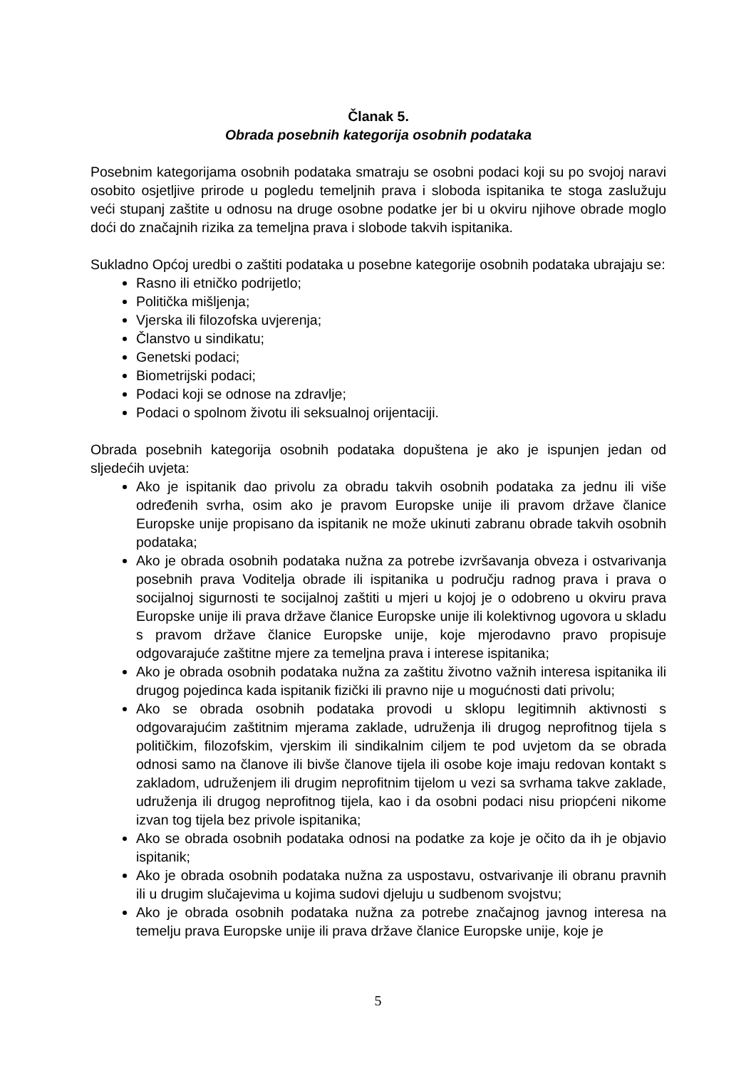Članak 5.
Obrada posebnih kategorija osobnih podataka
Posebnim kategorijama osobnih podataka smatraju se osobni podaci koji su po svojoj naravi osobito osjetljive prirode u pogledu temeljnih prava i sloboda ispitanika te stoga zaslužuju veći stupanj zaštite u odnosu na druge osobne podatke jer bi u okviru njihove obrade moglo doći do značajnih rizika za temeljna prava i slobode takvih ispitanika.
Sukladno Općoj uredbi o zaštiti podataka u posebne kategorije osobnih podataka ubrajaju se:
Rasno ili etničko podrijetlo;
Politička mišljenja;
Vjerska ili filozofska uvjerenja;
Članstvo u sindikatu;
Genetski podaci;
Biometrijski podaci;
Podaci koji se odnose na zdravlje;
Podaci o spolnom životu ili seksualnoj orijentaciji.
Obrada posebnih kategorija osobnih podataka dopuštena je ako je ispunjen jedan od sljedećih uvjeta:
Ako je ispitanik dao privolu za obradu takvih osobnih podataka za jednu ili više određenih svrha, osim ako je pravom Europske unije ili pravom države članice Europske unije propisano da ispitanik ne može ukinuti zabranu obrade takvih osobnih podataka;
Ako je obrada osobnih podataka nužna za potrebe izvršavanja obveza i ostvarivanja posebnih prava Voditelja obrade ili ispitanika u području radnog prava i prava o socijalnoj sigurnosti te socijalnoj zaštiti u mjeri u kojoj je o odobreno u okviru prava Europske unije ili prava države članice Europske unije ili kolektivnog ugovora u skladu s pravom države članice Europske unije, koje mjerodavno pravo propisuje odgovarajuće zaštitne mjere za temeljna prava i interese ispitanika;
Ako je obrada osobnih podataka nužna za zaštitu životno važnih interesa ispitanika ili drugog pojedinca kada ispitanik fizički ili pravno nije u mogućnosti dati privolu;
Ako se obrada osobnih podataka provodi u sklopu legitimnih aktivnosti s odgovarajućim zaštitnim mjerama zaklade, udruženja ili drugog neprofitnog tijela s političkim, filozofskim, vjerskim ili sindikalnim ciljem te pod uvjetom da se obrada odnosi samo na članove ili bivše članove tijela ili osobe koje imaju redovan kontakt s zakladom, udruženjem ili drugim neprofitnim tijelom u vezi sa svrhama takve zaklade, udruženja ili drugog neprofitnog tijela, kao i da osobni podaci nisu priopćeni nikome izvan tog tijela bez privole ispitanika;
Ako se obrada osobnih podataka odnosi na podatke za koje je očito da ih je objavio ispitanik;
Ako je obrada osobnih podataka nužna za uspostavu, ostvarivanje ili obranu pravnih ili u drugim slučajevima u kojima sudovi djeluju u sudbenom svojstvu;
Ako je obrada osobnih podataka nužna za potrebe značajnog javnog interesa na temelju prava Europske unije ili prava države članice Europske unije, koje je
5